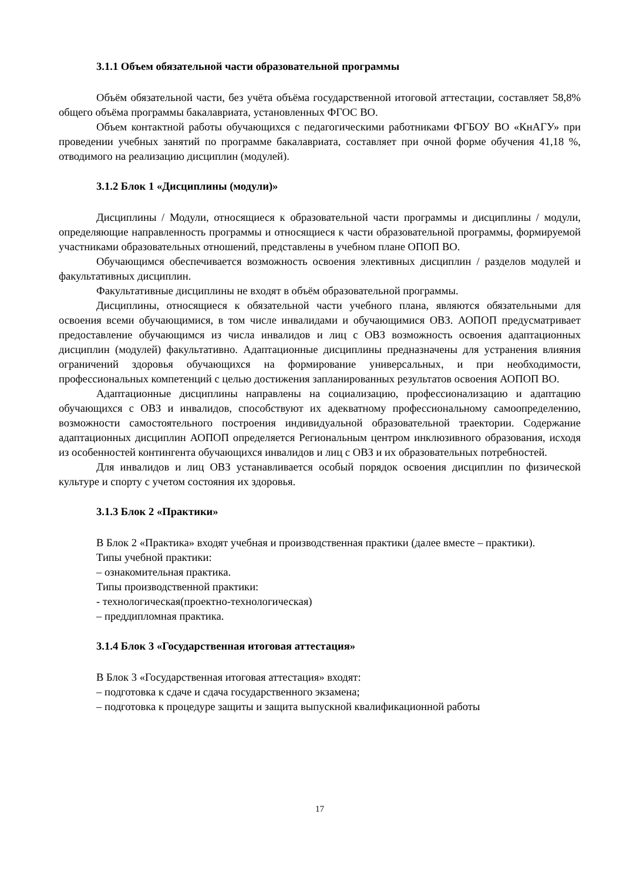3.1.1 Объем обязательной части образовательной программы
Объём обязательной части, без учёта объёма государственной итоговой аттестации, составляет 58,8% общего объёма программы бакалавриата, установленных ФГОС ВО.
Объем контактной работы обучающихся с педагогическими работниками ФГБОУ ВО «КнАГУ» при проведении учебных занятий по программе бакалавриата, составляет при очной форме обучения 41,18 %, отводимого на реализацию дисциплин (модулей).
3.1.2 Блок 1 «Дисциплины (модули)»
Дисциплины / Модули, относящиеся к образовательной части программы и дисциплины / модули, определяющие направленность программы и относящиеся к части образовательной программы, формируемой участниками образовательных отношений, представлены в учебном плане ОПОП ВО.
Обучающимся обеспечивается возможность освоения элективных дисциплин / разделов модулей и факультативных дисциплин.
Факультативные дисциплины не входят в объём образовательной программы.
Дисциплины, относящиеся к обязательной части учебного плана, являются обязательными для освоения всеми обучающимися, в том числе инвалидами и обучающимися ОВЗ. АОПОП предусматривает предоставление обучающимся из числа инвалидов и лиц с ОВЗ возможность освоения адаптационных дисциплин (модулей) факультативно. Адаптационные дисциплины предназначены для устранения влияния ограничений здоровья обучающихся на формирование универсальных, и при необходимости, профессиональных компетенций с целью достижения запланированных результатов освоения АОПОП ВО.
Адаптационные дисциплины направлены на социализацию, профессионализацию и адаптацию обучающихся с ОВЗ и инвалидов, способствуют их адекватному профессиональному самоопределению, возможности самостоятельного построения индивидуальной образовательной траектории. Содержание адаптационных дисциплин АОПОП определяется Региональным центром инклюзивного образования, исходя из особенностей контингента обучающихся инвалидов и лиц с ОВЗ и их образовательных потребностей.
Для инвалидов и лиц ОВЗ устанавливается особый порядок освоения дисциплин по физической культуре и спорту с учетом состояния их здоровья.
3.1.3 Блок 2 «Практики»
В Блок 2 «Практика» входят учебная и производственная практики (далее вместе – практики).
Типы учебной практики:
– ознакомительная практика.
Типы производственной практики:
- технологическая(проектно-технологическая)
– преддипломная практика.
3.1.4 Блок 3 «Государственная итоговая аттестация»
В Блок 3 «Государственная итоговая аттестация» входят:
– подготовка к сдаче и сдача государственного экзамена;
– подготовка к процедуре защиты и защита выпускной квалификационной работы
17